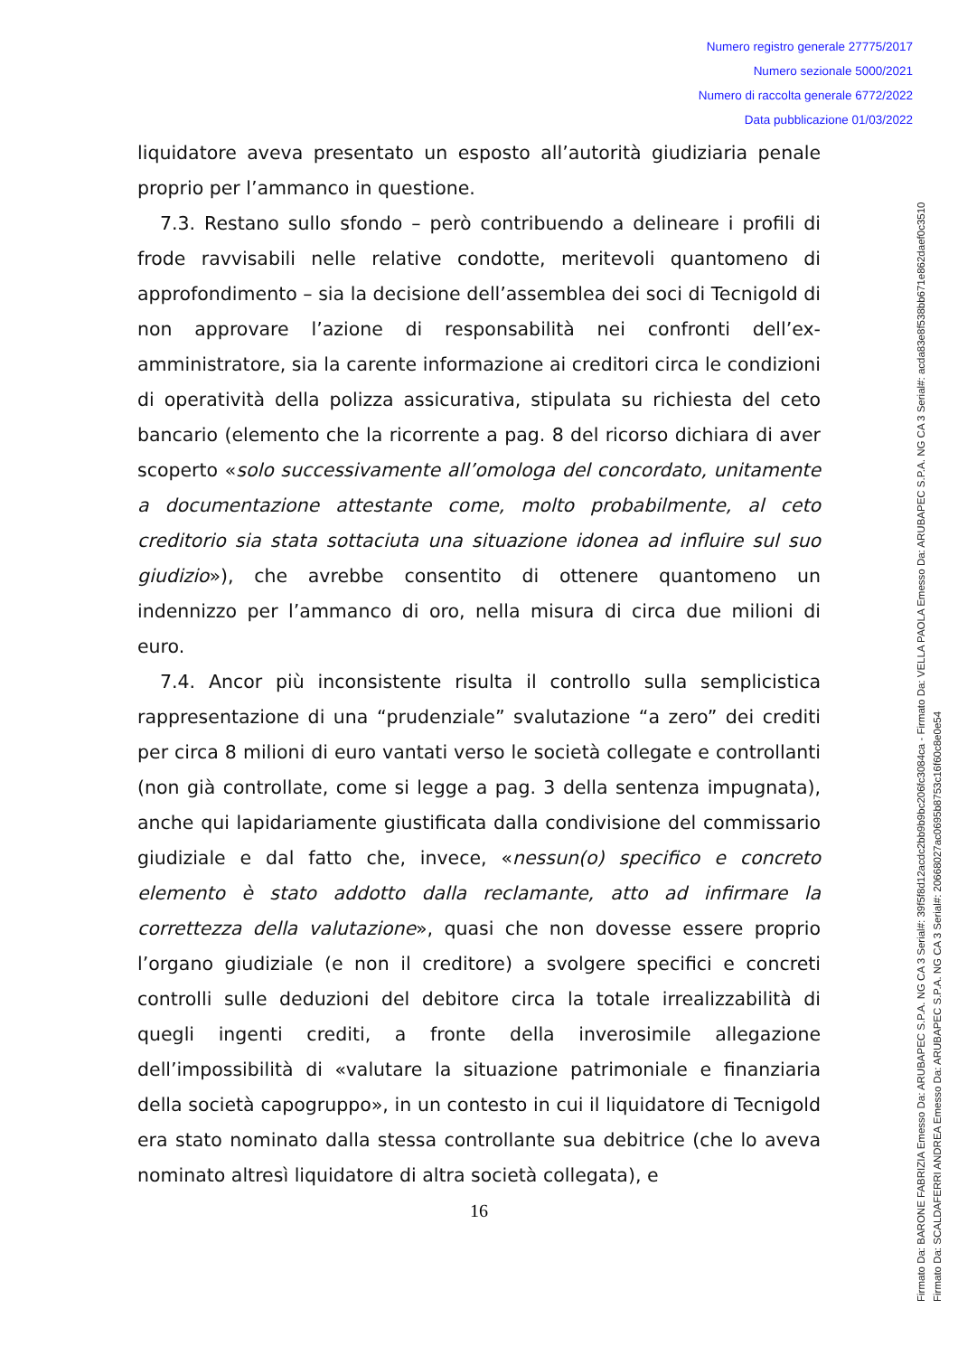Numero registro generale 27775/2017
Numero sezionale 5000/2021
Numero di raccolta generale 6772/2022
Data pubblicazione 01/03/2022
liquidatore aveva presentato un esposto all’autorità giudiziaria penale proprio per l’ammanco in questione.
7.3. Restano sullo sfondo – però contribuendo a delineare i profili di frode ravvisabili nelle relative condotte, meritevoli quantomeno di approfondimento – sia la decisione dell’assemblea dei soci di Tecnigold di non approvare l’azione di responsabilità nei confronti dell’ex-amministratore, sia la carente informazione ai creditori circa le condizioni di operatività della polizza assicurativa, stipulata su richiesta del ceto bancario (elemento che la ricorrente a pag. 8 del ricorso dichiara di aver scoperto «solo successivamente all’omologa del concordato, unitamente a documentazione attestante come, molto probabilmente, al ceto creditorio sia stata sottaciuta una situazione idonea ad influire sul suo giudizio»), che avrebbe consentito di ottenere quantomeno un indennizzo per l’ammanco di oro, nella misura di circa due milioni di euro.
7.4. Ancor più inconsistente risulta il controllo sulla semplicistica rappresentazione di una “prudenziale” svalutazione “a zero” dei crediti per circa 8 milioni di euro vantati verso le società collegate e controllanti (non già controllate, come si legge a pag. 3 della sentenza impugnata), anche qui lapidariamente giustificata dalla condivisione del commissario giudiziale e dal fatto che, invece, «nessun(o) specifico e concreto elemento è stato addotto dalla reclamante, atto ad infirmare la correttezza della valutazione», quasi che non dovesse essere proprio l’organo giudiziale (e non il creditore) a svolgere specifici e concreti controlli sulle deduzioni del debitore circa la totale irrealizzabilità di quegli ingenti crediti, a fronte della inverosimile allegazione dell’impossibilità di «valutare la situazione patrimoniale e finanziaria della società capogruppo», in un contesto in cui il liquidatore di Tecnigold era stato nominato dalla stessa controllante sua debitrice (che lo aveva nominato altresì liquidatore di altra società collegata), e
16
Firmato Da: BARONE FABRIZIA Emesso Da: ARUBAPEC S.P.A. NG CA 3 Serial#: 39f5f8d12acdc2bb9b9bc206fc3084ca - Firmato Da: VELLA PAOLA Emesso Da: ARUBAPEC S.P.A. NG CA 3 Serial#: acda83e8f538bb671e862daef0c3510
Firmato Da: SCALDAFERRI ANDREA Emesso Da: ARUBAPEC S.P.A. NG CA 3 Serial#: 20668027ac0695b8753c16f60c8e0e54